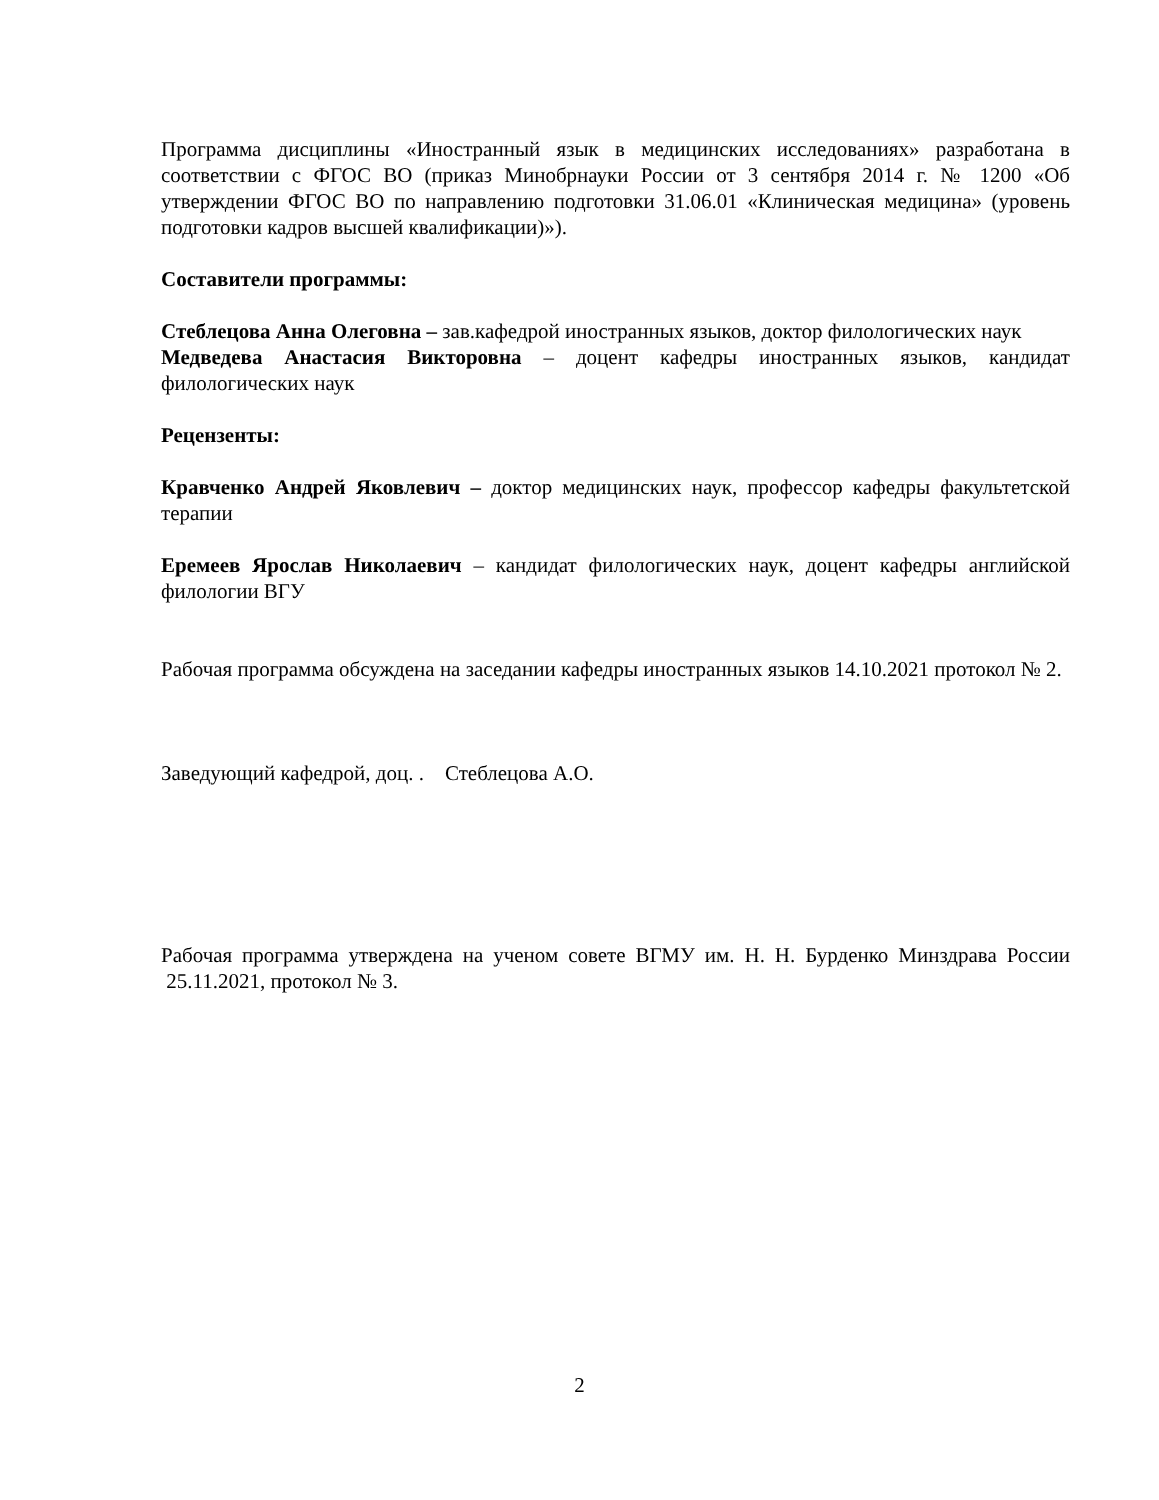Программа дисциплины «Иностранный язык в медицинских исследованиях» разработана в соответствии с ФГОС ВО (приказ Минобрнауки России от 3 сентября 2014 г. № 1200 «Об утверждении ФГОС ВО по направлению подготовки 31.06.01 «Клиническая медицина» (уровень подготовки кадров высшей квалификации)»).
Составители программы:
Стеблецова Анна Олеговна – зав.кафедрой иностранных языков, доктор филологических наук
Медведева Анастасия Викторовна – доцент кафедры иностранных языков, кандидат филологических наук
Рецензенты:
Кравченко Андрей Яковлевич – доктор медицинских наук, профессор кафедры факультетской терапии
Еремеев Ярослав Николаевич – кандидат филологических наук, доцент кафедры английской филологии ВГУ
Рабочая программа обсуждена на заседании кафедры иностранных языков 14.10.2021 протокол № 2.
Заведующий кафедрой, доц. . Стеблецова А.О.
Рабочая программа утверждена на ученом совете ВГМУ им. Н. Н. Бурденко Минздрава России 25.11.2021, протокол № 3.
2